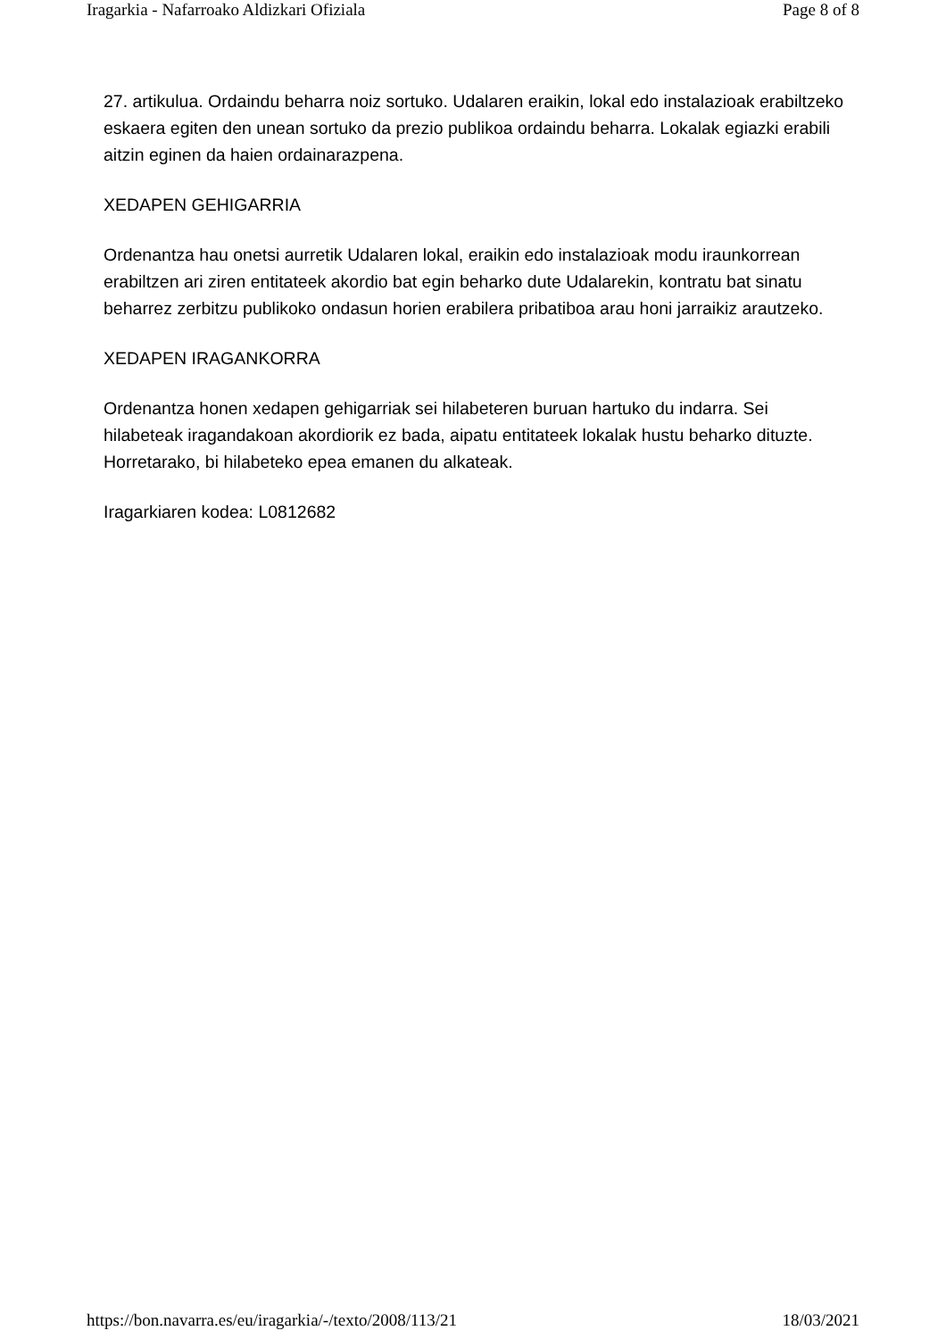Iragarkia - Nafarroako Aldizkari Ofiziala Page 8 of 8
27. artikulua. Ordaindu beharra noiz sortuko. Udalaren eraikin, lokal edo instalazioak erabiltzeko eskaera egiten den unean sortuko da prezio publikoa ordaindu beharra. Lokalak egiazki erabili aitzin eginen da haien ordainarazpena.
XEDAPEN GEHIGARRIA
Ordenantza hau onetsi aurretik Udalaren lokal, eraikin edo instalazioak modu iraunkorrean erabiltzen ari ziren entitateek akordio bat egin beharko dute Udalarekin, kontratu bat sinatu beharrez zerbitzu publikoko ondasun horien erabilera pribatiboa arau honi jarraikiz arautzeko.
XEDAPEN IRAGANKORRA
Ordenantza honen xedapen gehigarriak sei hilabeteren buruan hartuko du indarra. Sei hilabeteak iragandakoan akordiorik ez bada, aipatu entitateek lokalak hustu beharko dituzte. Horretarako, bi hilabeteko epea emanen du alkateak.
Iragarkiaren kodea: L0812682
https://bon.navarra.es/eu/iragarkia/-/texto/2008/113/21 18/03/2021